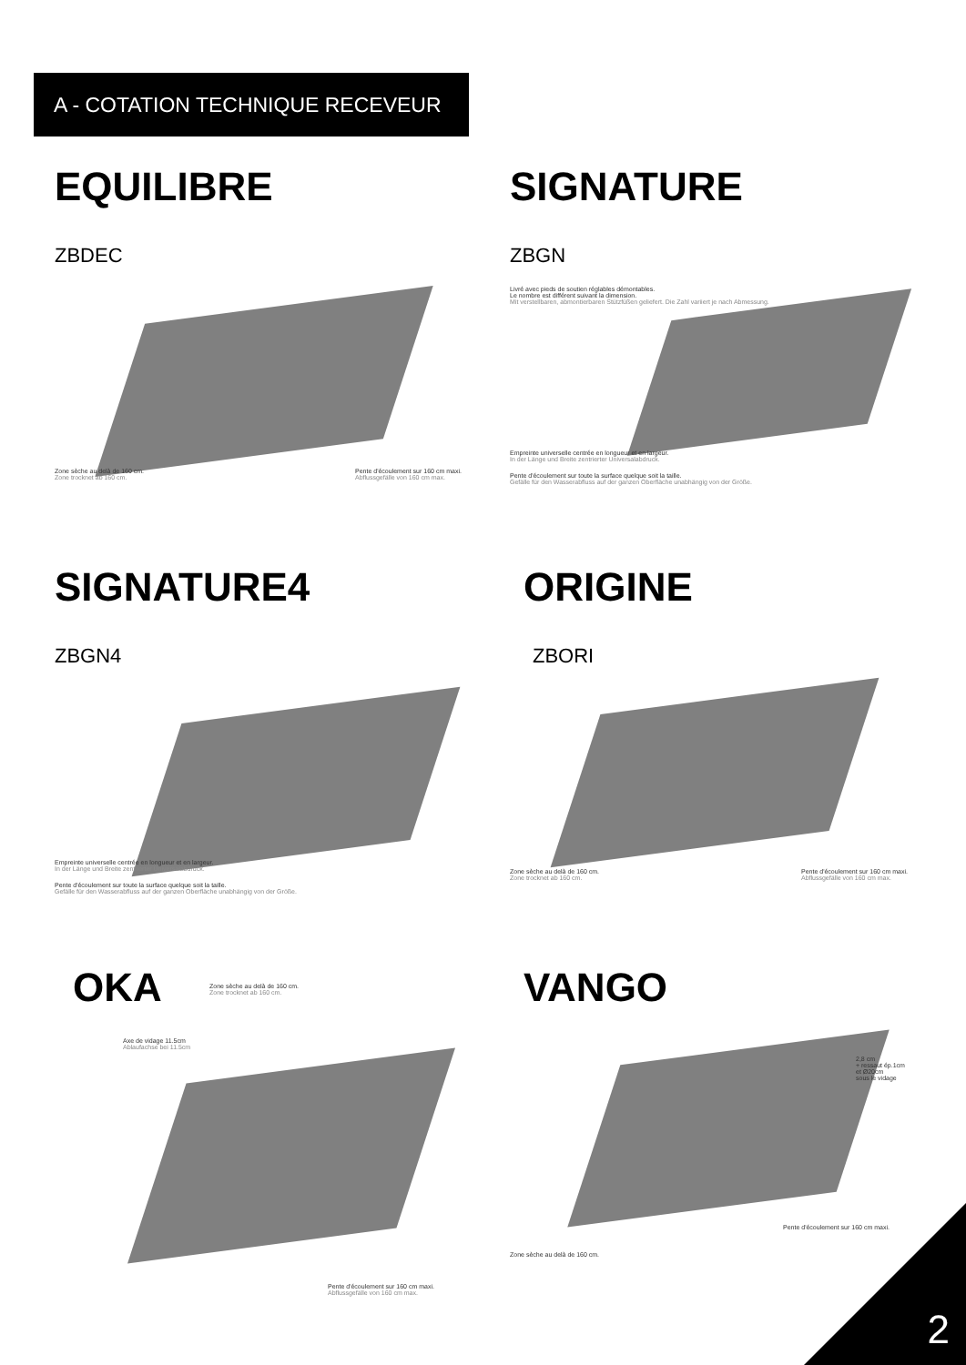A - COTATION TECHNIQUE RECEVEUR
EQUILIBRE
ZBDEC
Zone sèche au delà de 160 cm.
Zone trocknet ab 160 cm.
Pente d'écoulement sur 160 cm maxi.
Abflussgefälle von 160 cm max.
SIGNATURE
ZBGN
Livré avec pieds de soutien réglables démontables.
Le nombre est différent suivant la dimension.
Mit verstellbaren, abmontierbaren Stützfüßen geliefert. Die Zahl variiert je nach Abmessung.
Empreinte universelle centrée en longueur et en largeur.
In der Länge und Breite zentrierter Universalabdruck.
Pente d'écoulement sur toute la surface quelque soit la taille.
Gefälle für den Wasserabfluss auf der ganzen Oberfläche unabhängig von der Größe.
SIGNATURE4
ZBGN4
Empreinte universelle centrée en longueur et en largeur.
In der Länge und Breite zentrierter Universalabdruck.
Pente d'écoulement sur toute la surface quelque soit la taille.
Gefälle für den Wasserabfluss auf der ganzen Oberfläche unabhängig von der Größe.
ORIGINE
ZBORI
Zone sèche au delà de 160 cm.
Zone trocknet ab 160 cm.
Pente d'écoulement sur 160 cm maxi.
Abflussgefälle von 160 cm max.
OKA
Zone sèche au delà de 160 cm.
Zone trocknet ab 160 cm.
Axe de vidage 11.5cm
Ablaufachse bei 11.5cm
Pente d'écoulement sur 160 cm maxi.
Abflussgefälle von 160 cm max.
VANGO
2,8 cm
+ ressaut ép.1cm
et Ø20cm
sous le vidage
Pente d'écoulement sur 160 cm maxi.
Zone sèche au delà de 160 cm.
2